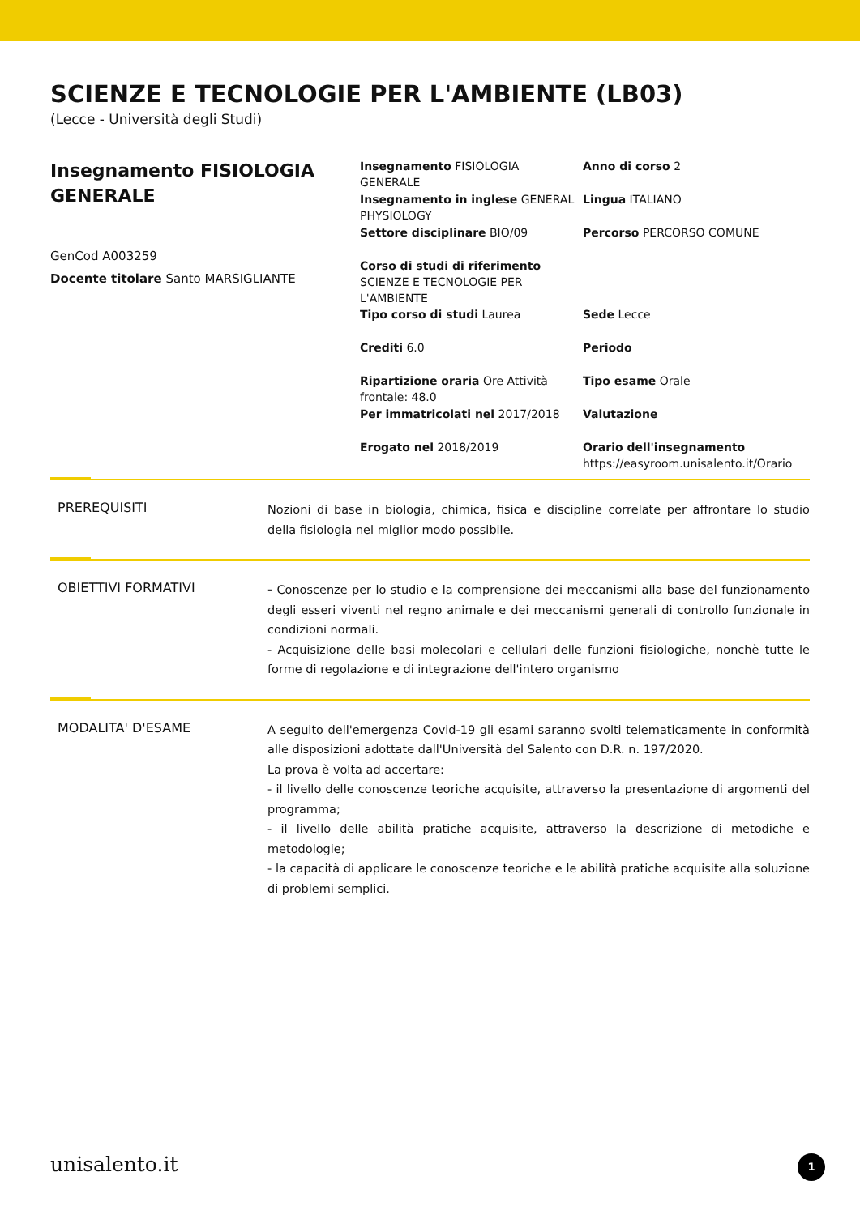SCIENZE E TECNOLOGIE PER L'AMBIENTE (LB03)
(Lecce - Università degli Studi)
Insegnamento FISIOLOGIA GENERALE
GenCod A003259
Docente titolare Santo MARSIGLIANTE
Insegnamento FISIOLOGIA GENERALE
Anno di corso 2
Insegnamento in inglese GENERAL PHYSIOLOGY
Lingua ITALIANO
Settore disciplinare BIO/09
Percorso PERCORSO COMUNE
Corso di studi di riferimento SCIENZE E TECNOLOGIE PER L'AMBIENTE
Tipo corso di studi Laurea
Sede Lecce
Crediti 6.0
Periodo
Ripartizione oraria Ore Attività frontale: 48.0
Tipo esame Orale
Per immatricolati nel 2017/2018
Valutazione
Erogato nel 2018/2019
Orario dell'insegnamento
https://easyroom.unisalento.it/Orario
PREREQUISITI
Nozioni di base in biologia, chimica, fisica e discipline correlate per affrontare lo studio della fisiologia nel miglior modo possibile.
OBIETTIVI FORMATIVI
- Conoscenze per lo studio e la comprensione dei meccanismi alla base del funzionamento degli esseri viventi nel regno animale e dei meccanismi generali di controllo funzionale in condizioni normali.
- Acquisizione delle basi molecolari e cellulari delle funzioni fisiologiche, nonchè tutte le forme di regolazione e di integrazione dell'intero organismo
MODALITA' D'ESAME
A seguito dell'emergenza Covid-19 gli esami saranno svolti telematicamente in conformità alle disposizioni adottate dall'Università del Salento con D.R. n. 197/2020.
La prova è volta ad accertare:
- il livello delle conoscenze teoriche acquisite, attraverso la presentazione di argomenti del programma;
- il livello delle abilità pratiche acquisite, attraverso la descrizione di metodiche e metodologie;
- la capacità di applicare le conoscenze teoriche e le abilità pratiche acquisite alla soluzione di problemi semplici.
unisalento.it 1